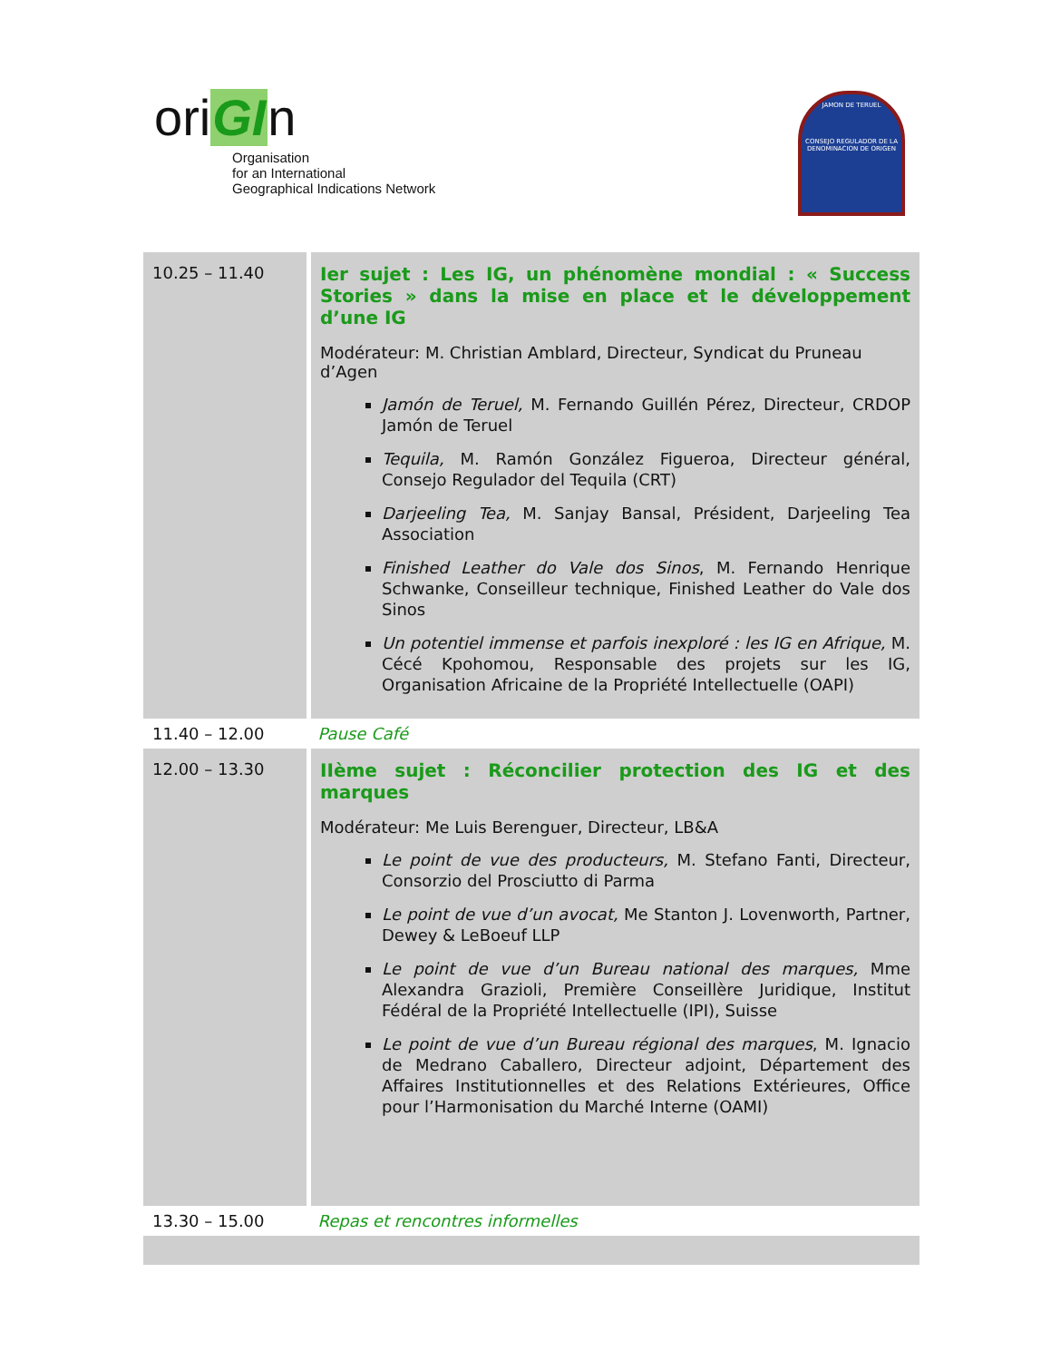oriGIn
Organisation
for an International
Geographical Indications Network
JAMON DE TERUEL
CONSEJO REGULADOR DE LA DENOMINACION DE ORIGEN
| 10.25 – 11.40 | Ier sujet : Les IG, un phénomène mondial : « Success Stories » dans la mise en place et le développement d’une IG Modérateur: M. Christian Amblard, Directeur, Syndicat du Pruneau d’Agen Jamón de Teruel, M. Fernando Guillén Pérez, Directeur, CRDOP Jamón de Teruel Tequila, M. Ramón González Figueroa, Directeur général, Consejo Regulador del Tequila (CRT) Darjeeling Tea, M. Sanjay Bansal, Président, Darjeeling Tea Association Finished Leather do Vale dos Sinos , M. Fernando Henrique Schwanke, Conseilleur technique, Finished Leather do Vale dos Sinos Un potentiel immense et parfois inexploré : les IG en Afrique, M. Cécé Kpohomou, Responsable des projets sur les IG, Organisation Africaine de la Propriété Intellectuelle (OAPI) |
| 11.40 – 12.00 | Pause Café |
| 12.00 – 13.30 | IIème sujet : Réconcilier protection des IG et des marques Modérateur: Me Luis Berenguer, Directeur, LB&A Le point de vue des producteurs, M. Stefano Fanti, Directeur, Consorzio del Prosciutto di Parma Le point de vue d’un avocat, Me Stanton J. Lovenworth, Partner, Dewey & LeBoeuf LLP Le point de vue d’un Bureau national des marques, Mme Alexandra Grazioli, Première Conseillère Juridique, Institut Fédéral de la Propriété Intellectuelle (IPI), Suisse Le point de vue d’un Bureau régional des marques , M. Ignacio de Medrano Caballero, Directeur adjoint, Département des Affaires Institutionnelles et des Relations Extérieures, Office pour l’Harmonisation du Marché Interne (OAMI) |
| 13.30 – 15.00 | Repas et rencontres informelles |